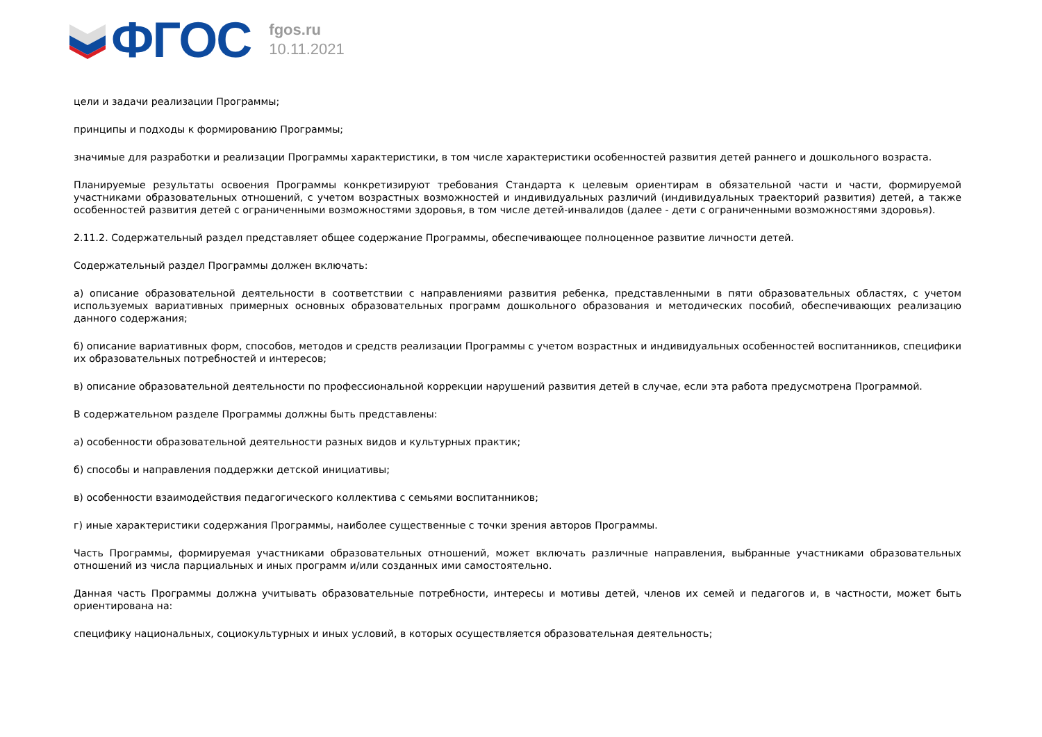ФГОС
fgos.ru
10.11.2021
цели и задачи реализации Программы;
принципы и подходы к формированию Программы;
значимые для разработки и реализации Программы характеристики, в том числе характеристики особенностей развития детей раннего и дошкольного возраста.
Планируемые результаты освоения Программы конкретизируют требования Стандарта к целевым ориентирам в обязательной части и части, формируемой участниками образовательных отношений, с учетом возрастных возможностей и индивидуальных различий (индивидуальных траекторий развития) детей, а также особенностей развития детей с ограниченными возможностями здоровья, в том числе детей-инвалидов (далее - дети с ограниченными возможностями здоровья).
2.11.2. Содержательный раздел представляет общее содержание Программы, обеспечивающее полноценное развитие личности детей.
Содержательный раздел Программы должен включать:
а) описание образовательной деятельности в соответствии с направлениями развития ребенка, представленными в пяти образовательных областях, с учетом используемых вариативных примерных основных образовательных программ дошкольного образования и методических пособий, обеспечивающих реализацию данного содержания;
б) описание вариативных форм, способов, методов и средств реализации Программы с учетом возрастных и индивидуальных особенностей воспитанников, специфики их образовательных потребностей и интересов;
в) описание образовательной деятельности по профессиональной коррекции нарушений развития детей в случае, если эта работа предусмотрена Программой.
В содержательном разделе Программы должны быть представлены:
а) особенности образовательной деятельности разных видов и культурных практик;
б) способы и направления поддержки детской инициативы;
в) особенности взаимодействия педагогического коллектива с семьями воспитанников;
г) иные характеристики содержания Программы, наиболее существенные с точки зрения авторов Программы.
Часть Программы, формируемая участниками образовательных отношений, может включать различные направления, выбранные участниками образовательных отношений из числа парциальных и иных программ и/или созданных ими самостоятельно.
Данная часть Программы должна учитывать образовательные потребности, интересы и мотивы детей, членов их семей и педагогов и, в частности, может быть ориентирована на:
специфику национальных, социокультурных и иных условий, в которых осуществляется образовательная деятельность;